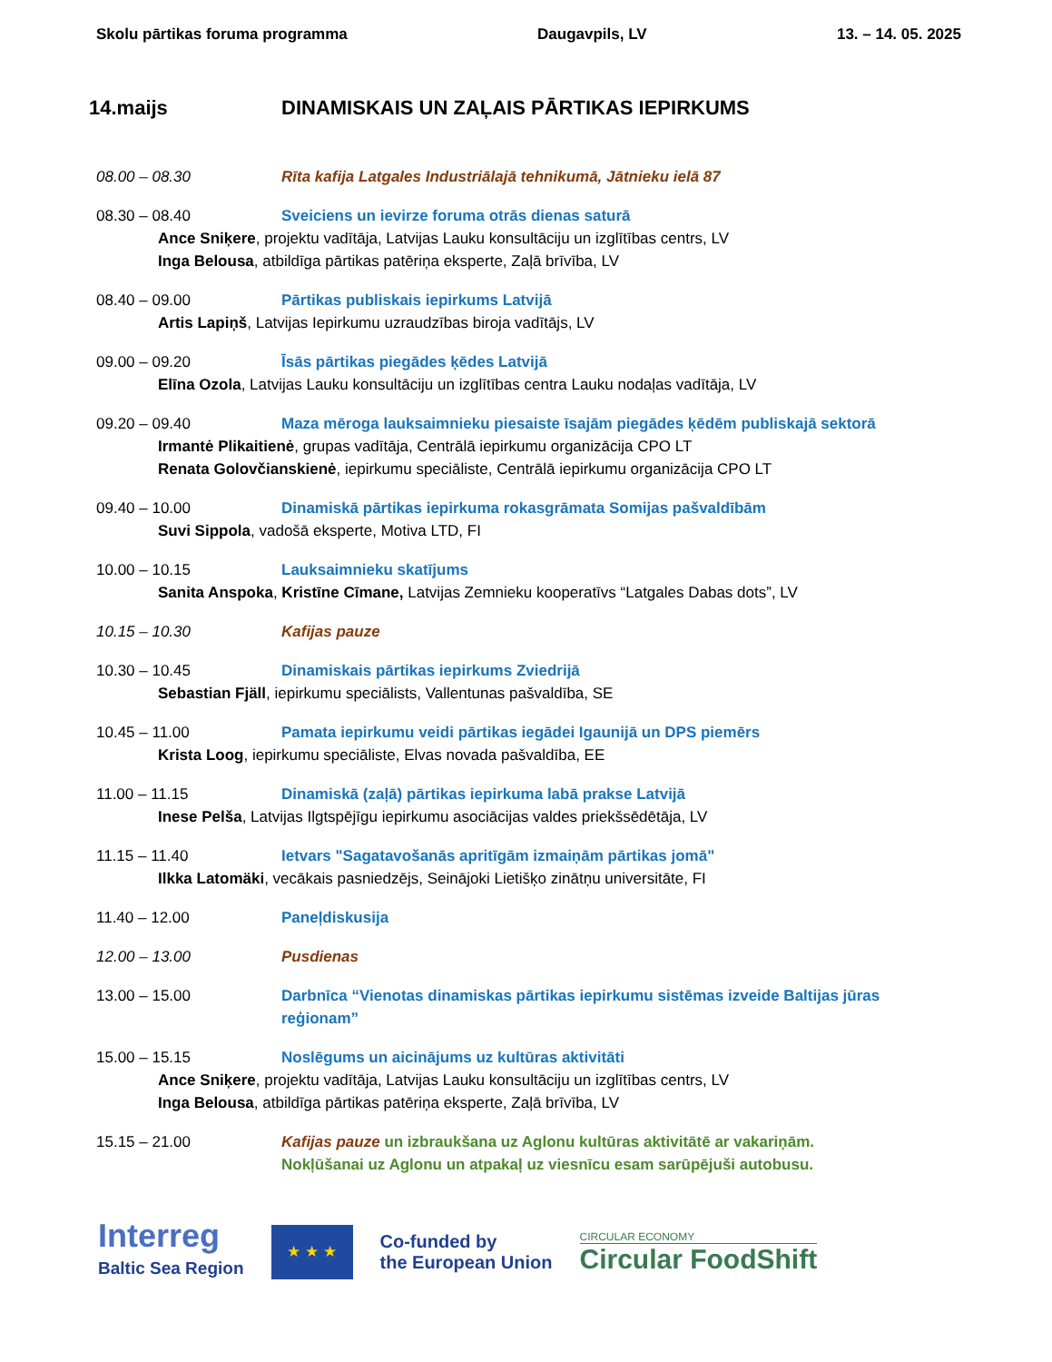Skolu pārtikas foruma programma Daugavpils, LV 13. – 14. 05. 2025
14.maijs DINAMISKAIS UN ZAĻAIS PĀRTIKAS IEPIRKUMS
08.00 – 08.30 Rīta kafija Latgales Industriālajā tehnikumā, Jātnieku ielā 87
08.30 – 08.40 Sveiciens un ievirze foruma otrās dienas saturā
Ance Sniķere, projektu vadītāja, Latvijas Lauku konsultāciju un izglītības centrs, LV
Inga Belousa, atbildīga pārtikas patēriņa eksperte, Zaļā brīvība, LV
08.40 – 09.00 Pārtikas publiskais iepirkums Latvijā
Artis Lapiņš, Latvijas Iepirkumu uzraudzības biroja vadītājs, LV
09.00 – 09.20 Īsās pārtikas piegādes ķēdes Latvijā
Elīna Ozola, Latvijas Lauku konsultāciju un izglītības centra Lauku nodaļas vadītāja, LV
09.20 – 09.40 Maza mēroga lauksaimnieku piesaiste īsajām piegādes ķēdēm publiskajā sektorā
Irmantė Plikaitienė, grupas vadītāja, Centrālā iepirkumu organizācija CPO LT
Renata Golovčianskienė, iepirkumu speciāliste, Centrālā iepirkumu organizācija CPO LT
09.40 – 10.00 Dinamiskā pārtikas iepirkuma rokasgrāmata Somijas pašvaldībām
Suvi Sippola, vadošā eksperte, Motiva LTD, FI
10.00 – 10.15 Lauksaimnieku skatījums
Sanita Anspoka, Kristīne Cīmane, Latvijas Zemnieku kooperatīvs “Latgales Dabas dots”, LV
10.15 – 10.30 Kafijas pauze
10.30 – 10.45 Dinamiskais pārtikas iepirkums Zviedrijā
Sebastian Fjäll, iepirkumu speciālists, Vallentunas pašvaldība, SE
10.45 – 11.00 Pamata iepirkumu veidi pārtikas iegādei Igaunijā un DPS piemērs
Krista Loog, iepirkumu speciāliste, Elvas novada pašvaldība, EE
11.00 – 11.15 Dinamiskā (zaļā) pārtikas iepirkuma labā prakse Latvijā
Inese Pelša, Latvijas Ilgtspējīgu iepirkumu asociācijas valdes priekšsēdētāja, LV
11.15 – 11.40 Ietvars "Sagatavošanās apritīgām izmaiņām pārtikas jomā"
Ilkka Latomäki, vecākais pasniedzējs, Seinājoki Lietišķo zinātņu universitāte, FI
11.40 – 12.00 Paneļdiskusija
12.00 – 13.00 Pusdienas
13.00 – 15.00 Darbnīca “Vienotas dinamiskas pārtikas iepirkumu sistēmas izveide Baltijas jūras reģionam”
15.00 – 15.15 Noslēgums un aicinājums uz kultūras aktivitāti
Ance Sniķere, projektu vadītāja, Latvijas Lauku konsultāciju un izglītības centrs, LV
Inga Belousa, atbildīga pārtikas patēriņa eksperte, Zaļā brīvība, LV
15.15 – 21.00 Kafijas pauze un izbraukšana uz Aglonu kultūras aktivitātē ar vakariņām.
Nokļūšanai uz Aglonu un atpakaļ uz viesnīcu esam sarūpējuši autobusu.
Interreg
Baltic Sea Region
★ ★ ★
Co-funded by
the European Union
CIRCULAR ECONOMY
Circular FoodShift